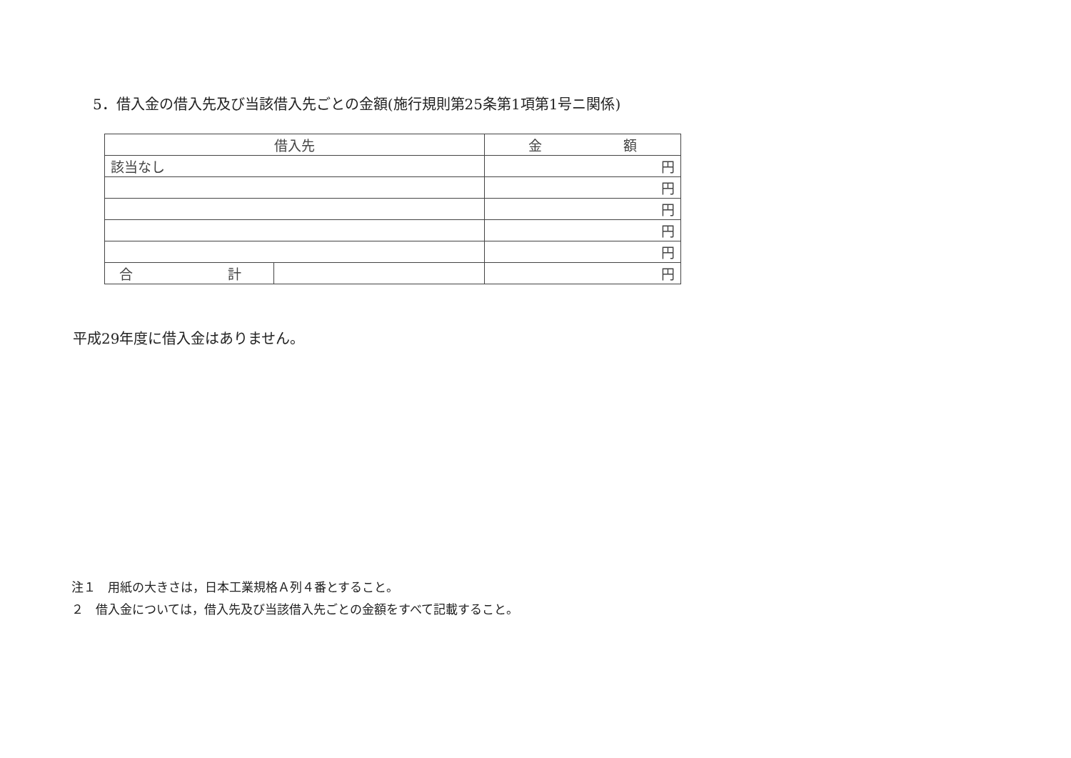5．借入金の借入先及び当該借入先ごとの金額(施行規則第25条第1項第1号ニ関係)
| 借入先 | | 金 額 |
| --- | --- | --- |
| 該当なし | | 円 |
| | | 円 |
| | | 円 |
| | | 円 |
| | | 円 |
| 合 計 | | 円 |
平成29年度に借入金はありません。
注１　用紙の大きさは，日本工業規格Ａ列４番とすること。
２　借入金については，借入先及び当該借入先ごとの金額をすべて記載すること。